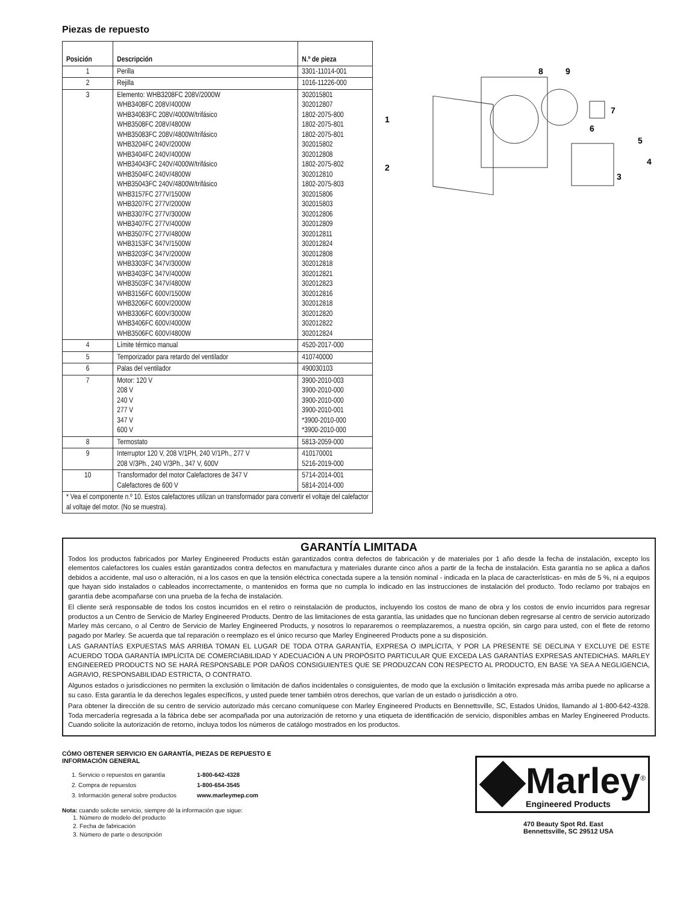Piezas de repuesto
| Posición | Descripción | N.º de pieza |
| --- | --- | --- |
| 1 | Perilla | 3301-11014-001 |
| 2 | Rejilla | 1016-11226-000 |
| 3 | Elemento: WHB3208FC 208V/2000W WHB3408FC 208V/4000W WHB34083FC 208V/4000W/trifásico WHB3508FC 208V/4800W WHB35083FC 208V/4800W/trifásico WHB3204FC 240V/2000W WHB3404FC 240V/4000W WHB34043FC 240V/4000W/trifásico WHB3504FC 240V/4800W WHB35043FC 240V/4800W/trifásico WHB3157FC 277V/1500W WHB3207FC 277V/2000W WHB3307FC 277V/3000W WHB3407FC 277V/4000W WHB3507FC 277V/4800W WHB3153FC 347V/1500W WHB3203FC 347V/2000W WHB3303FC 347V/3000W WHB3403FC 347V/4000W WHB3503FC 347V/4800W WHB3156FC 600V/1500W WHB3206FC 600V/2000W WHB3306FC 600V/3000W WHB3406FC 600V/4000W WHB3506FC 600V/4800W | 302015801 302012807 1802-2075-800 1802-2075-801 1802-2075-801 302015802 302012808 1802-2075-802 302012810 1802-2075-803 302015806 302015803 302012806 302012809 302012811 302012824 302012808 302012818 302012821 302012823 302012816 302012818 302012820 302012822 302012824 |
| 4 | Límite térmico manual | 4520-2017-000 |
| 5 | Temporizador para retardo del ventilador | 410740000 |
| 6 | Palas del ventilador | 490030103 |
| 7 | Motor: 120 V 208 V 240 V 277 V 347 V 600 V | 3900-2010-003 3900-2010-000 3900-2010-000 3900-2010-001 *3900-2010-000 *3900-2010-000 |
| 8 | Termostato | 5813-2059-000 |
| 9 | Interruptor 120 V, 208 V/1PH, 240 V/1Ph., 277 V 208 V/3Ph., 240 V/3Ph., 347 V, 600V | 410170001 5216-2019-000 |
| 10 | Transformador del motor Calefactores de 347 V Calefactores de 600 V | 5714-2014-001 5814-2014-000 |
| * Vea el componente n.º 10. Estos calefactores utilizan un transformador para convertir el voltaje del calefactor al voltaje del motor. (No se muestra). | | |
1
2
3
4
5
6
7
8
9
GARANTÍA LIMITADA
Todos los productos fabricados por Marley Engineered Products están garantizados contra defectos de fabricación y de materiales por 1 año desde la fecha de instalación, excepto los elementos calefactores los cuales están garantizados contra defectos en manufactura y materiales durante cinco años a partir de la fecha de instalación. Esta garantía no se aplica a daños debidos a accidente, mal uso o alteración, ni a los casos en que la tensión eléctrica conectada supere a la tensión nominal - indicada en la placa de características- en más de 5 %, ni a equipos que hayan sido instalados o cableados incorrectamente, o mantenidos en forma que no cumpla lo indicado en las instrucciones de instalación del producto. Todo reclamo por trabajos en garantía debe acompañarse con una prueba de la fecha de instalación.
El cliente será responsable de todos los costos incurridos en el retiro o reinstalación de productos, incluyendo los costos de mano de obra y los costos de envío incurridos para regresar productos a un Centro de Servicio de Marley Engineered Products. Dentro de las limitaciones de esta garantía, las unidades que no funcionan deben regresarse al centro de servicio autorizado Marley más cercano, o al Centro de Servicio de Marley Engineered Products, y nosotros lo repararemos o reemplazaremos, a nuestra opción, sin cargo para usted, con el flete de retorno pagado por Marley. Se acuerda que tal reparación o reemplazo es el único recurso que Marley Engineered Products pone a su disposición.
LAS GARANTÍAS EXPUESTAS MÁS ARRIBA TOMAN EL LUGAR DE TODA OTRA GARANTÍA, EXPRESA O IMPLÍCITA, Y POR LA PRESENTE SE DECLINA Y EXCLUYE DE ESTE ACUERDO TODA GARANTÍA IMPLÍCITA DE COMERCIABILIDAD Y ADECUACIÓN A UN PROPÓSITO PARTICULAR QUE EXCEDA LAS GARANTÍAS EXPRESAS ANTEDICHAS. MARLEY ENGINEERED PRODUCTS NO SE HARÁ RESPONSABLE POR DAÑOS CONSIGUIENTES QUE SE PRODUZCAN CON RESPECTO AL PRODUCTO, EN BASE YA SEA A NEGLIGENCIA, AGRAVIO, RESPONSABILIDAD ESTRICTA, O CONTRATO.
Algunos estados o jurisdicciones no permiten la exclusión o limitación de daños incidentales o consiguientes, de modo que la exclusión o limitación expresada más arriba puede no aplicarse a su caso. Esta garantía le da derechos legales específicos, y usted puede tener también otros derechos, que varían de un estado o jurisdicción a otro.
Para obtener la dirección de su centro de servicio autorizado más cercano comuníquese con Marley Engineered Products en Bennettsville, SC, Estados Unidos, llamando al 1-800-642-4328. Toda mercadería regresada a la fábrica debe ser acompañada por una autorización de retorno y una etiqueta de identificación de servicio, disponibles ambas en Marley Engineered Products. Cuando solicite la autorización de retorno, incluya todos los números de catálogo mostrados en los productos.
CÓMO OBTENER SERVICIO EN GARANTÍA, PIEZAS DE REPUESTO E
INFORMACIÓN GENERAL
| 1. Servicio o repuestos en garantía | 1-800-642-4328 |
| 2. Compra de repuestos | 1-800-654-3545 |
| 3. Información general sobre productos | www.marleymep.com |
Nota: cuando solicite servicio, siempre dé la información que sigue:
1. Número de modelo del producto
2. Fecha de fabricación
3. Número de parte o descripción
Marley<sup>®</sup>
Engineered Products
470 Beauty Spot Rd. East
Bennettsville, SC 29512 USA